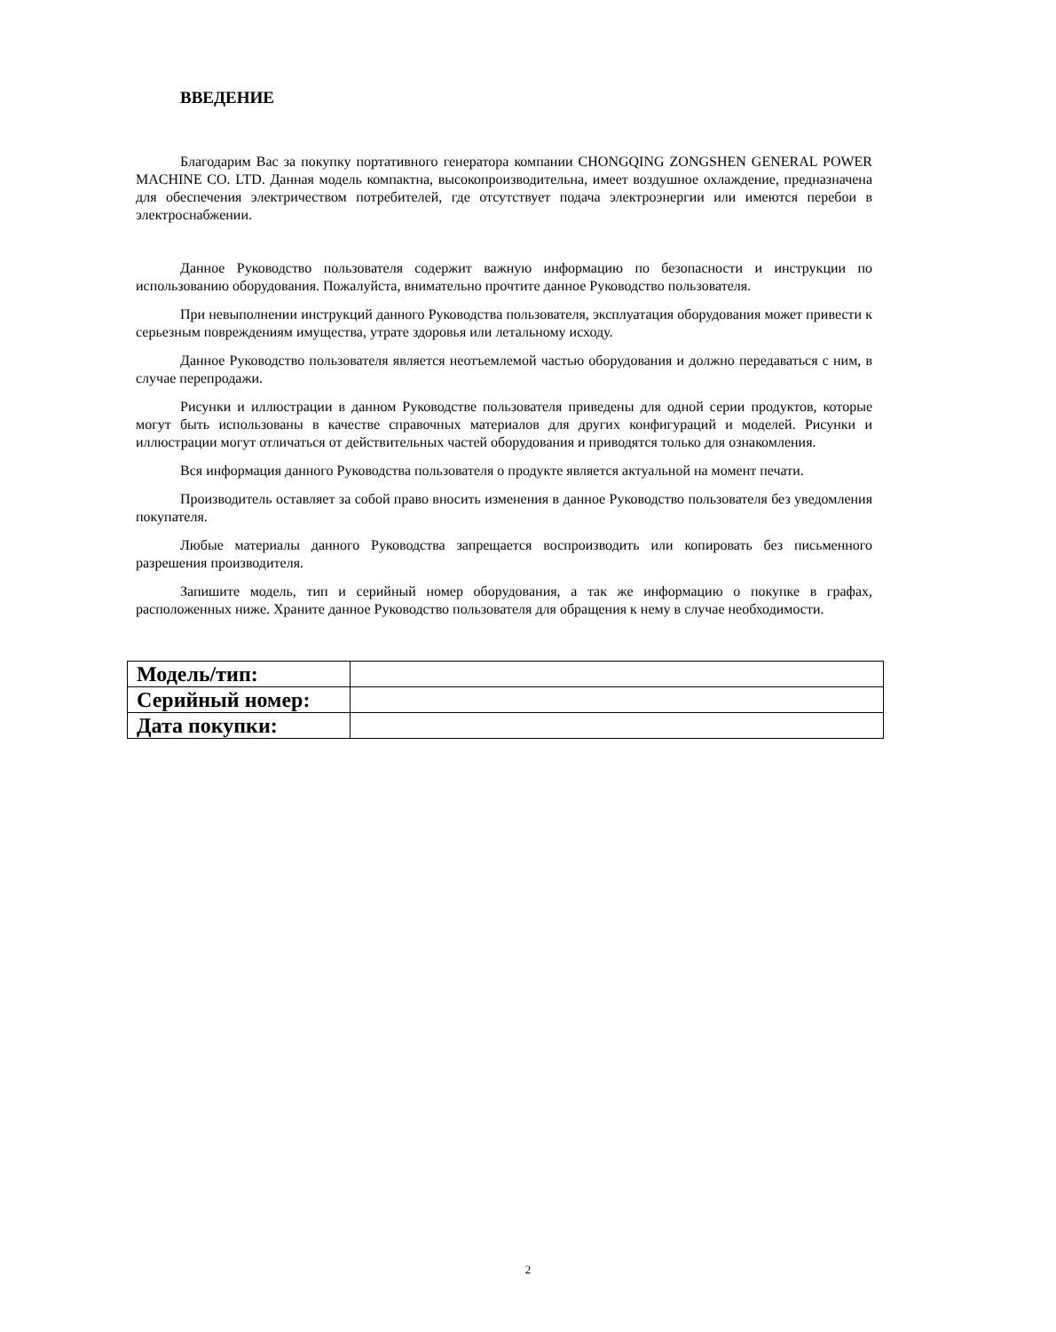ВВЕДЕНИЕ
Благодарим Вас за покупку портативного генератора компании CHONGQING ZONGSHEN GENERAL POWER MACHINE CO. LTD. Данная модель компактна, высокопроизводительна, имеет воздушное охлаждение, предназначена для обеспечения электричеством потребителей, где отсутствует подача электроэнергии или имеются перебои в электроснабжении.
Данное Руководство пользователя содержит важную информацию по безопасности и инструкции по использованию оборудования. Пожалуйста, внимательно прочтите данное Руководство пользователя.
При невыполнении инструкций данного Руководства пользователя, эксплуатация оборудования может привести к серьезным повреждениям имущества, утрате здоровья или летальному исходу.
Данное Руководство пользователя является неотъемлемой частью оборудования и должно передаваться с ним, в случае перепродажи.
Рисунки и иллюстрации в данном Руководстве пользователя приведены для одной серии продуктов, которые могут быть использованы в качестве справочных материалов для других конфигураций и моделей. Рисунки и иллюстрации могут отличаться от действительных частей оборудования и приводятся только для ознакомления.
Вся информация данного Руководства пользователя о продукте является актуальной на момент печати.
Производитель оставляет за собой право вносить изменения в данное Руководство пользователя без уведомления покупателя.
Любые материалы данного Руководства запрещается воспроизводить или копировать без письменного разрешения производителя.
Запишите модель, тип и серийный номер оборудования, а так же информацию о покупке в графах, расположенных ниже. Храните данное Руководство пользователя для обращения к нему в случае необходимости.
| Модель/тип: | |
| Серийный номер: | |
| Дата покупки: | |
2